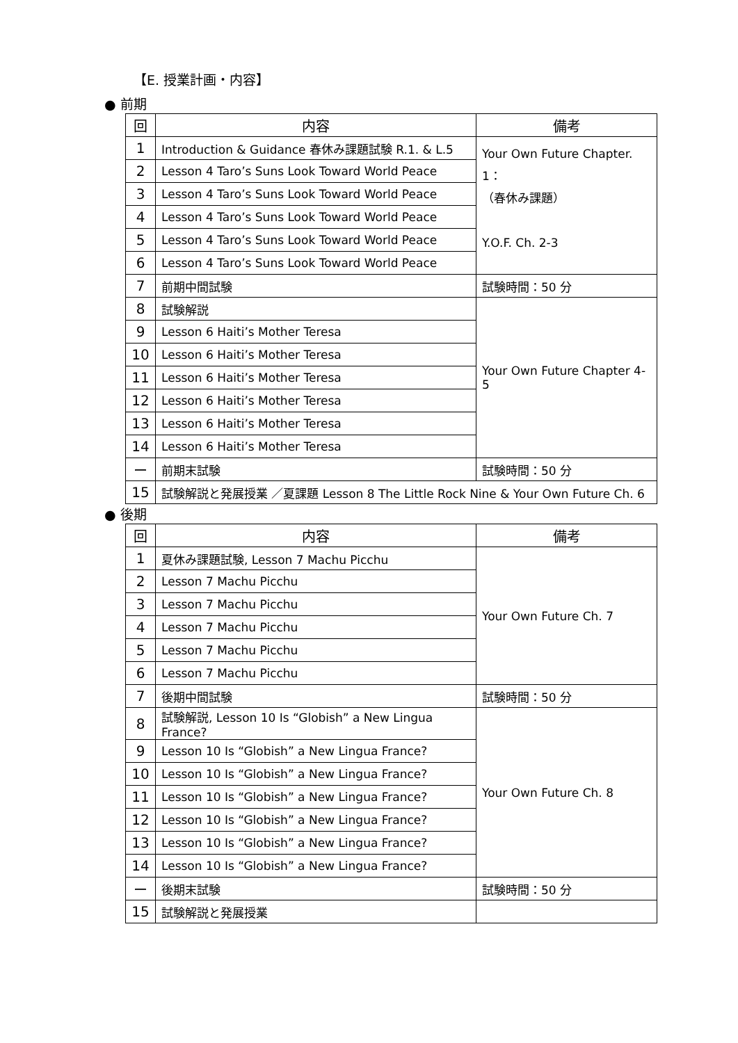【E. 授業計画・内容】
● 前期
| 回 | 内容 | 備考 |
| --- | --- | --- |
| 1 | Introduction & Guidance 春休み課題試験 R.1. & L.5 | Your Own Future Chapter. 1： （春休み課題） Y.O.F. Ch. 2-3 |
| 2 | Lesson 4 Taro’s Suns Look Toward World Peace | |
| 3 | Lesson 4 Taro’s Suns Look Toward World Peace | |
| 4 | Lesson 4 Taro’s Suns Look Toward World Peace | |
| 5 | Lesson 4 Taro’s Suns Look Toward World Peace | |
| 6 | Lesson 4 Taro’s Suns Look Toward World Peace | |
| 7 | 前期中間試験 | 試験時間：50 分 |
| 8 | 試験解説 | Your Own Future Chapter 4-5 |
| 9 | Lesson 6 Haiti’s Mother Teresa | |
| 10 | Lesson 6 Haiti’s Mother Teresa | |
| 11 | Lesson 6 Haiti’s Mother Teresa | |
| 12 | Lesson 6 Haiti’s Mother Teresa | |
| 13 | Lesson 6 Haiti’s Mother Teresa | |
| 14 | Lesson 6 Haiti’s Mother Teresa | |
| ー | 前期末試験 | 試験時間：50 分 |
| 15 | 試験解説と発展授業 ／夏課題 Lesson 8 The Little Rock Nine & Your Own Future Ch. 6 | |
● 後期
| 回 | 内容 | 備考 |
| --- | --- | --- |
| 1 | 夏休み課題試験, Lesson 7 Machu Picchu | Your Own Future Ch. 7 |
| 2 | Lesson 7 Machu Picchu | |
| 3 | Lesson 7 Machu Picchu | |
| 4 | Lesson 7 Machu Picchu | |
| 5 | Lesson 7 Machu Picchu | |
| 6 | Lesson 7 Machu Picchu | |
| 7 | 後期中間試験 | 試験時間：50 分 |
| 8 | 試験解説, Lesson 10 Is “Globish” a New Lingua France? | Your Own Future Ch. 8 |
| 9 | Lesson 10 Is “Globish” a New Lingua France? | |
| 10 | Lesson 10 Is “Globish” a New Lingua France? | |
| 11 | Lesson 10 Is “Globish” a New Lingua France? | |
| 12 | Lesson 10 Is “Globish” a New Lingua France? | |
| 13 | Lesson 10 Is “Globish” a New Lingua France? | |
| 14 | Lesson 10 Is “Globish” a New Lingua France? | |
| ー | 後期末試験 | 試験時間：50 分 |
| 15 | 試験解説と発展授業 | |